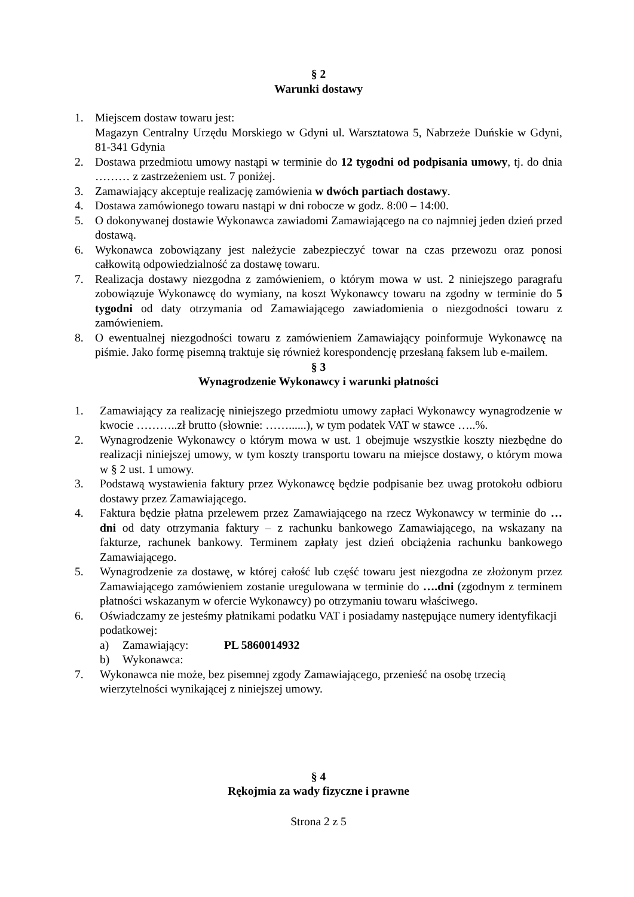§ 2
Warunki dostawy
1. Miejscem dostaw towaru jest:
Magazyn Centralny Urzędu Morskiego w Gdyni ul. Warsztatowa 5, Nabrzeże Duńskie w Gdyni, 81-341 Gdynia
2. Dostawa przedmiotu umowy nastąpi w terminie do 12 tygodni od podpisania umowy, tj. do dnia ……… z zastrzeżeniem ust. 7 poniżej.
3. Zamawiający akceptuje realizację zamówienia w dwóch partiach dostawy.
4. Dostawa zamówionego towaru nastąpi w dni robocze w godz. 8:00 – 14:00.
5. O dokonywanej dostawie Wykonawca zawiadomi Zamawiającego na co najmniej jeden dzień przed dostawą.
6. Wykonawca zobowiązany jest należycie zabezpieczyć towar na czas przewozu oraz ponosi całkowitą odpowiedzialność za dostawę towaru.
7. Realizacja dostawy niezgodna z zamówieniem, o którym mowa w ust. 2 niniejszego paragrafu zobowiązuje Wykonawcę do wymiany, na koszt Wykonawcy towaru na zgodny w terminie do 5 tygodni od daty otrzymania od Zamawiającego zawiadomienia o niezgodności towaru z zamówieniem.
8. O ewentualnej niezgodności towaru z zamówieniem Zamawiający poinformuje Wykonawcę na piśmie. Jako formę pisemną traktuje się również korespondencję przesłaną faksem lub e-mailem.
§ 3
Wynagrodzenie Wykonawcy i warunki płatności
1. Zamawiający za realizację niniejszego przedmiotu umowy zapłaci Wykonawcy wynagrodzenie w kwocie ………..zł brutto (słownie: ……......), w tym podatek VAT w stawce …..%.
2. Wynagrodzenie Wykonawcy o którym mowa w ust. 1 obejmuje wszystkie koszty niezbędne do realizacji niniejszej umowy, w tym koszty transportu towaru na miejsce dostawy, o którym mowa w § 2 ust. 1 umowy.
3. Podstawą wystawienia faktury przez Wykonawcę będzie podpisanie bez uwag protokołu odbioru dostawy przez Zamawiającego.
4. Faktura będzie płatna przelewem przez Zamawiającego na rzecz Wykonawcy w terminie do … dni od daty otrzymania faktury – z rachunku bankowego Zamawiającego, na wskazany na fakturze, rachunek bankowy. Terminem zapłaty jest dzień obciążenia rachunku bankowego Zamawiającego.
5. Wynagrodzenie za dostawę, w której całość lub część towaru jest niezgodna ze złożonym przez Zamawiającego zamówieniem zostanie uregulowana w terminie do ….dni (zgodnym z terminem płatności wskazanym w ofercie Wykonawcy) po otrzymaniu towaru właściwego.
6. Oświadczamy ze jesteśmy płatnikami podatku VAT i posiadamy następujące numery identyfikacji podatkowej:
a) Zamawiający: PL 5860014932
b) Wykonawca:
7. Wykonawca nie może, bez pisemnej zgody Zamawiającego, przenieść na osobę trzecią wierzytelności wynikającej z niniejszej umowy.
§ 4
Rękojmia za wady fizyczne i prawne
Strona 2 z 5